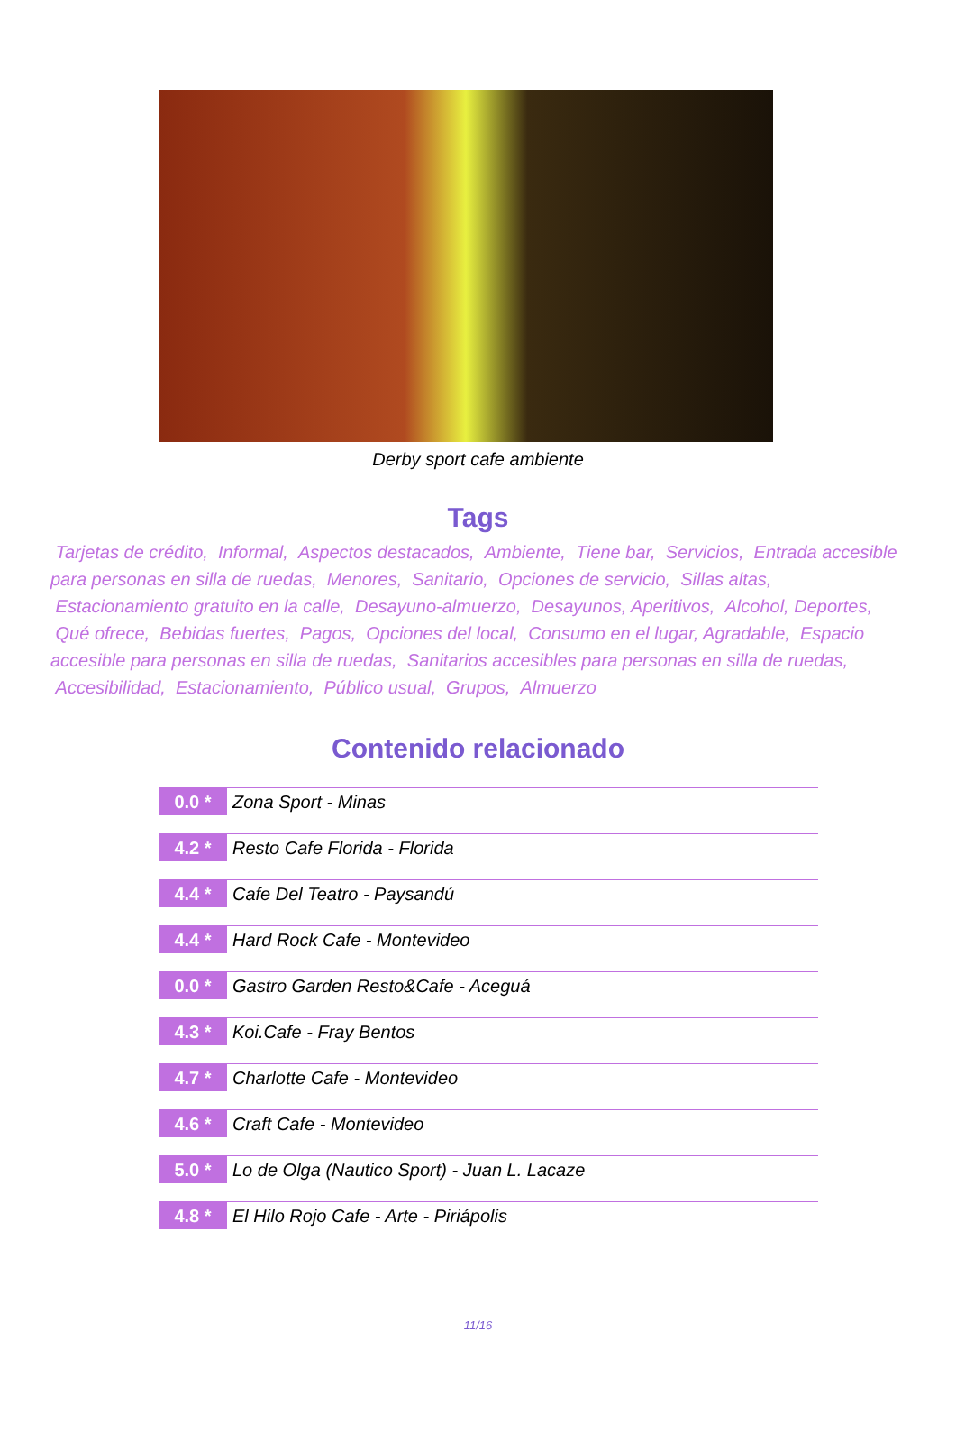Derby sport cafe ambiente
Tags
Tarjetas de crédito, Informal, Aspectos destacados, Ambiente, Tiene bar, Servicios, Entrada accesible para personas en silla de ruedas, Menores, Sanitario, Opciones de servicio, Sillas altas, Estacionamiento gratuito en la calle, Desayuno-almuerzo, Desayunos, Aperitivos, Alcohol, Deportes, Qué ofrece, Bebidas fuertes, Pagos, Opciones del local, Consumo en el lugar, Agradable, Espacio accesible para personas en silla de ruedas, Sanitarios accesibles para personas en silla de ruedas, Accesibilidad, Estacionamiento, Público usual, Grupos, Almuerzo
Contenido relacionado
0.0 *
Zona Sport - Minas
4.2 *
Resto Cafe Florida - Florida
4.4 *
Cafe Del Teatro - Paysandú
4.4 *
Hard Rock Cafe - Montevideo
0.0 *
Gastro Garden Resto&Cafe - Aceguá
4.3 *
Koi.Cafe - Fray Bentos
4.7 *
Charlotte Cafe - Montevideo
4.6 *
Craft Cafe - Montevideo
5.0 *
Lo de Olga (Nautico Sport) - Juan L. Lacaze
4.8 *
El Hilo Rojo Cafe - Arte - Piriápolis
11/16